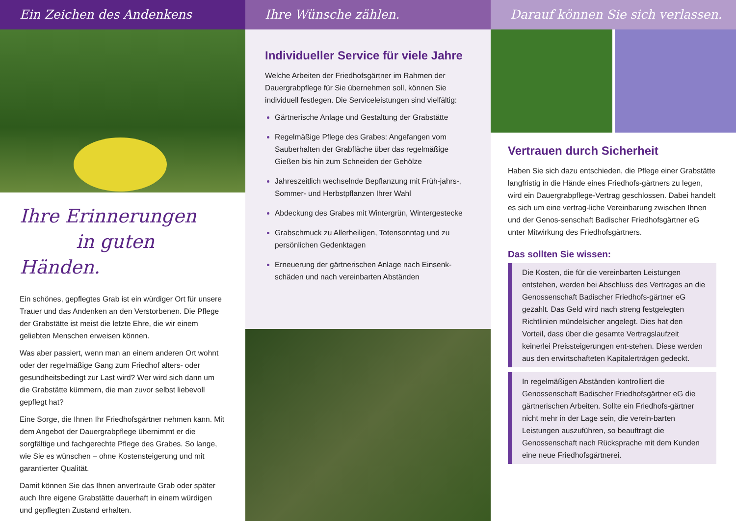Ein Zeichen des Andenkens
Ihre Erinnerungen
in guten Händen.
Ein schönes, gepflegtes Grab ist ein würdiger Ort für unsere Trauer und das Andenken an den Verstorbenen. Die Pflege der Grabstätte ist meist die letzte Ehre, die wir einem geliebten Menschen erweisen können.
Was aber passiert, wenn man an einem anderen Ort wohnt oder der regelmäßige Gang zum Friedhof alters- oder gesundheitsbedingt zur Last wird? Wer wird sich dann um die Grabstätte kümmern, die man zuvor selbst liebevoll gepflegt hat?
Eine Sorge, die Ihnen Ihr Friedhofsgärtner nehmen kann. Mit dem Angebot der Dauergrabpflege übernimmt er die sorgfältige und fachgerechte Pflege des Grabes. So lange, wie Sie es wünschen – ohne Kostensteigerung und mit garantierter Qualität.
Damit können Sie das Ihnen anvertraute Grab oder später auch Ihre eigene Grabstätte dauerhaft in einem würdigen und gepflegten Zustand erhalten.
Ihre Wünsche zählen.
Individueller Service für viele Jahre
Welche Arbeiten der Friedhofsgärtner im Rahmen der Dauergrabpflege für Sie übernehmen soll, können Sie individuell festlegen. Die Serviceleistungen sind vielfältig:
Gärtnerische Anlage und Gestaltung der Grabstätte
Regelmäßige Pflege des Grabes: Angefangen vom Sauberhalten der Grabfläche über das regelmäßige Gießen bis hin zum Schneiden der Gehölze
Jahreszeitlich wechselnde Bepflanzung mit Früh-jahrs-, Sommer- und Herbstpflanzen Ihrer Wahl
Abdeckung des Grabes mit Wintergrün, Wintergestecke
Grabschmuck zu Allerheiligen, Totensonntag und zu persönlichen Gedenktagen
Erneuerung der gärtnerischen Anlage nach Einsenk-schäden und nach vereinbarten Abständen
Darauf können Sie sich verlassen.
Vertrauen durch Sicherheit
Haben Sie sich dazu entschieden, die Pflege einer Grabstätte langfristig in die Hände eines Friedhofs-gärtners zu legen, wird ein Dauergrabpflege-Vertrag geschlossen. Dabei handelt es sich um eine vertrag-liche Vereinbarung zwischen Ihnen und der Genos-senschaft Badischer Friedhofsgärtner eG unter Mitwirkung des Friedhofsgärtners.
Das sollten Sie wissen:
Die Kosten, die für die vereinbarten Leistungen entstehen, werden bei Abschluss des Vertrages an die Genossenschaft Badischer Friedhofs-gärtner eG gezahlt. Das Geld wird nach streng festgelegten Richtlinien mündelsicher angelegt. Dies hat den Vorteil, dass über die gesamte Vertragslaufzeit keinerlei Preissteigerungen ent-stehen. Diese werden aus den erwirtschafteten Kapitalerträgen gedeckt.
In regelmäßigen Abständen kontrolliert die Genossenschaft Badischer Friedhofsgärtner eG die gärtnerischen Arbeiten. Sollte ein Friedhofs-gärtner nicht mehr in der Lage sein, die verein-barten Leistungen auszuführen, so beauftragt die Genossenschaft nach Rücksprache mit dem Kunden eine neue Friedhofsgärtnerei.